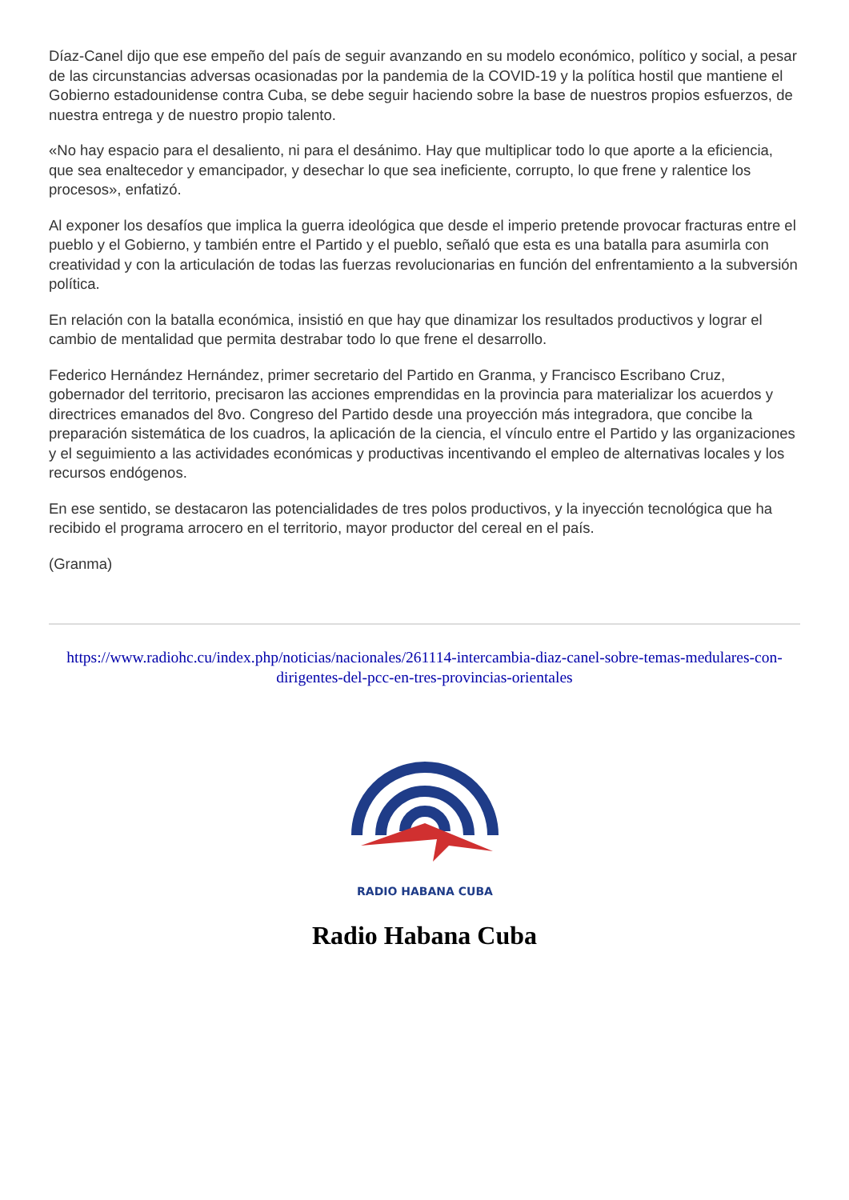Díaz-Canel dijo que ese empeño del país de seguir avanzando en su modelo económico, político y social, a pesar de las circunstancias adversas ocasionadas por la pandemia de la COVID-19 y la política hostil que mantiene el Gobierno estadounidense contra Cuba, se debe seguir haciendo sobre la base de nuestros propios esfuerzos, de nuestra entrega y de nuestro propio talento.
«No hay espacio para el desaliento, ni para el desánimo. Hay que multiplicar todo lo que aporte a la eficiencia, que sea enaltecedor y emancipador, y desechar lo que sea ineficiente, corrupto, lo que frene y ralentice los procesos», enfatizó.
Al exponer los desafíos que implica la guerra ideológica que desde el imperio pretende provocar fracturas entre el pueblo y el Gobierno, y también entre el Partido y el pueblo, señaló que esta es una batalla para asumirla con creatividad y con la articulación de todas las fuerzas revolucionarias en función del enfrentamiento a la subversión política.
En relación con la batalla económica, insistió en que hay que dinamizar los resultados productivos y lograr el cambio de mentalidad que permita destrabar todo lo que frene el desarrollo.
Federico Hernández Hernández, primer secretario del Partido en Granma, y Francisco Escribano Cruz, gobernador del territorio, precisaron las acciones emprendidas en la provincia para materializar los acuerdos y directrices emanados del 8vo. Congreso del Partido desde una proyección más integradora, que concibe la preparación sistemática de los cuadros, la aplicación de la ciencia, el vínculo entre el Partido y las organizaciones y el seguimiento a las actividades económicas y productivas incentivando el empleo de alternativas locales y los recursos endógenos.
En ese sentido, se destacaron las potencialidades de tres polos productivos, y la inyección tecnológica que ha recibido el programa arrocero en el territorio, mayor productor del cereal en el país.
(Granma)
https://www.radiohc.cu/index.php/noticias/nacionales/261114-intercambia-diaz-canel-sobre-temas-medulares-con-dirigentes-del-pcc-en-tres-provincias-orientales
RADIO HABANA CUBA
Radio Habana Cuba